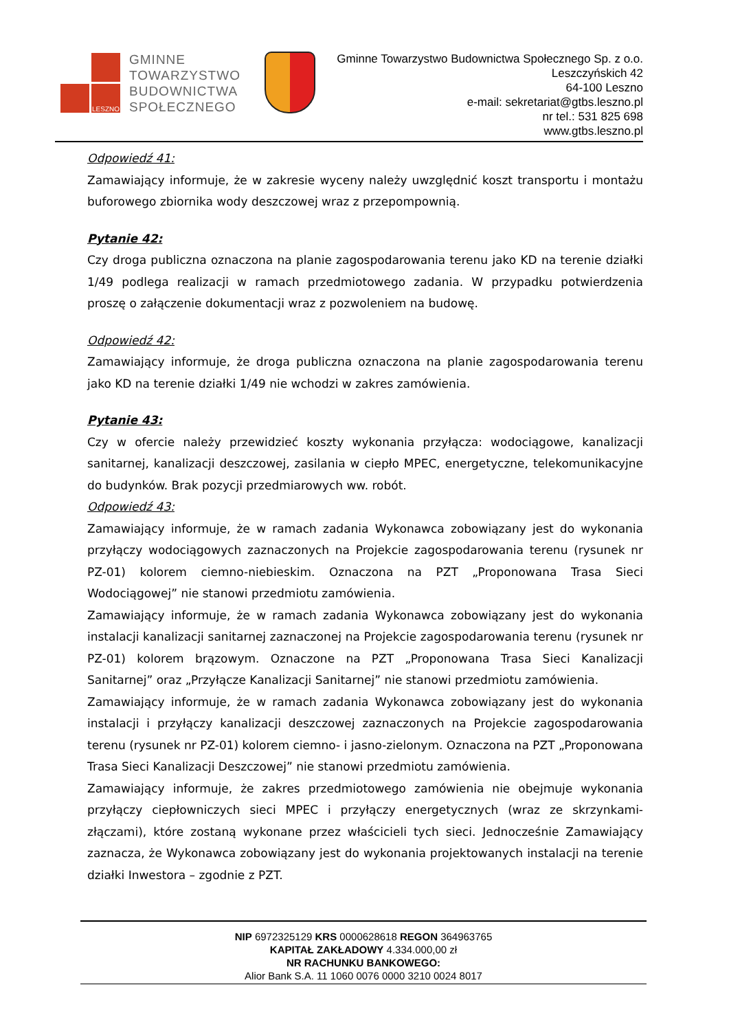LESZNO
GMINNE
TOWARZYSTWO
BUDOWNICTWA
SPOŁECZNEGO
Gminne Towarzystwo Budownictwa Społecznego Sp. z o.o.
Leszczyńskich 42
64-100 Leszno
e-mail: sekretariat@gtbs.leszno.pl
nr tel.: 531 825 698
www.gtbs.leszno.pl
Odpowiedź 41:
Zamawiający informuje, że w zakresie wyceny należy uwzględnić koszt transportu i montażu buforowego zbiornika wody deszczowej wraz z przepompownią.
Pytanie 42:
Czy droga publiczna oznaczona na planie zagospodarowania terenu jako KD na terenie działki 1/49 podlega realizacji w ramach przedmiotowego zadania. W przypadku potwierdzenia proszę o załączenie dokumentacji wraz z pozwoleniem na budowę.
Odpowiedź 42:
Zamawiający informuje, że droga publiczna oznaczona na planie zagospodarowania terenu jako KD na terenie działki 1/49 nie wchodzi w zakres zamówienia.
Pytanie 43:
Czy w ofercie należy przewidzieć koszty wykonania przyłącza: wodociągowe, kanalizacji sanitarnej, kanalizacji deszczowej, zasilania w ciepło MPEC, energetyczne, telekomunikacyjne do budynków. Brak pozycji przedmiarowych ww. robót.
Odpowiedź 43:
Zamawiający informuje, że w ramach zadania Wykonawca zobowiązany jest do wykonania przyłączy wodociągowych zaznaczonych na Projekcie zagospodarowania terenu (rysunek nr PZ-01) kolorem ciemno-niebieskim. Oznaczona na PZT „Proponowana Trasa Sieci Wodociągowej” nie stanowi przedmiotu zamówienia.
Zamawiający informuje, że w ramach zadania Wykonawca zobowiązany jest do wykonania instalacji kanalizacji sanitarnej zaznaczonej na Projekcie zagospodarowania terenu (rysunek nr PZ-01) kolorem brązowym. Oznaczone na PZT „Proponowana Trasa Sieci Kanalizacji Sanitarnej” oraz „Przyłącze Kanalizacji Sanitarnej” nie stanowi przedmiotu zamówienia.
Zamawiający informuje, że w ramach zadania Wykonawca zobowiązany jest do wykonania instalacji i przyłączy kanalizacji deszczowej zaznaczonych na Projekcie zagospodarowania terenu (rysunek nr PZ-01) kolorem ciemno- i jasno-zielonym. Oznaczona na PZT „Proponowana Trasa Sieci Kanalizacji Deszczowej” nie stanowi przedmiotu zamówienia.
Zamawiający informuje, że zakres przedmiotowego zamówienia nie obejmuje wykonania przyłączy ciepłowniczych sieci MPEC i przyłączy energetycznych (wraz ze skrzynkami-złączami), które zostaną wykonane przez właścicieli tych sieci. Jednocześnie Zamawiający zaznacza, że Wykonawca zobowiązany jest do wykonania projektowanych instalacji na terenie działki Inwestora – zgodnie z PZT.
NIP 6972325129 KRS 0000628618 REGON 364963765
KAPITAŁ ZAKŁADOWY 4.334.000,00 zł
NR RACHUNKU BANKOWEGO:
Alior Bank S.A. 11 1060 0076 0000 3210 0024 8017